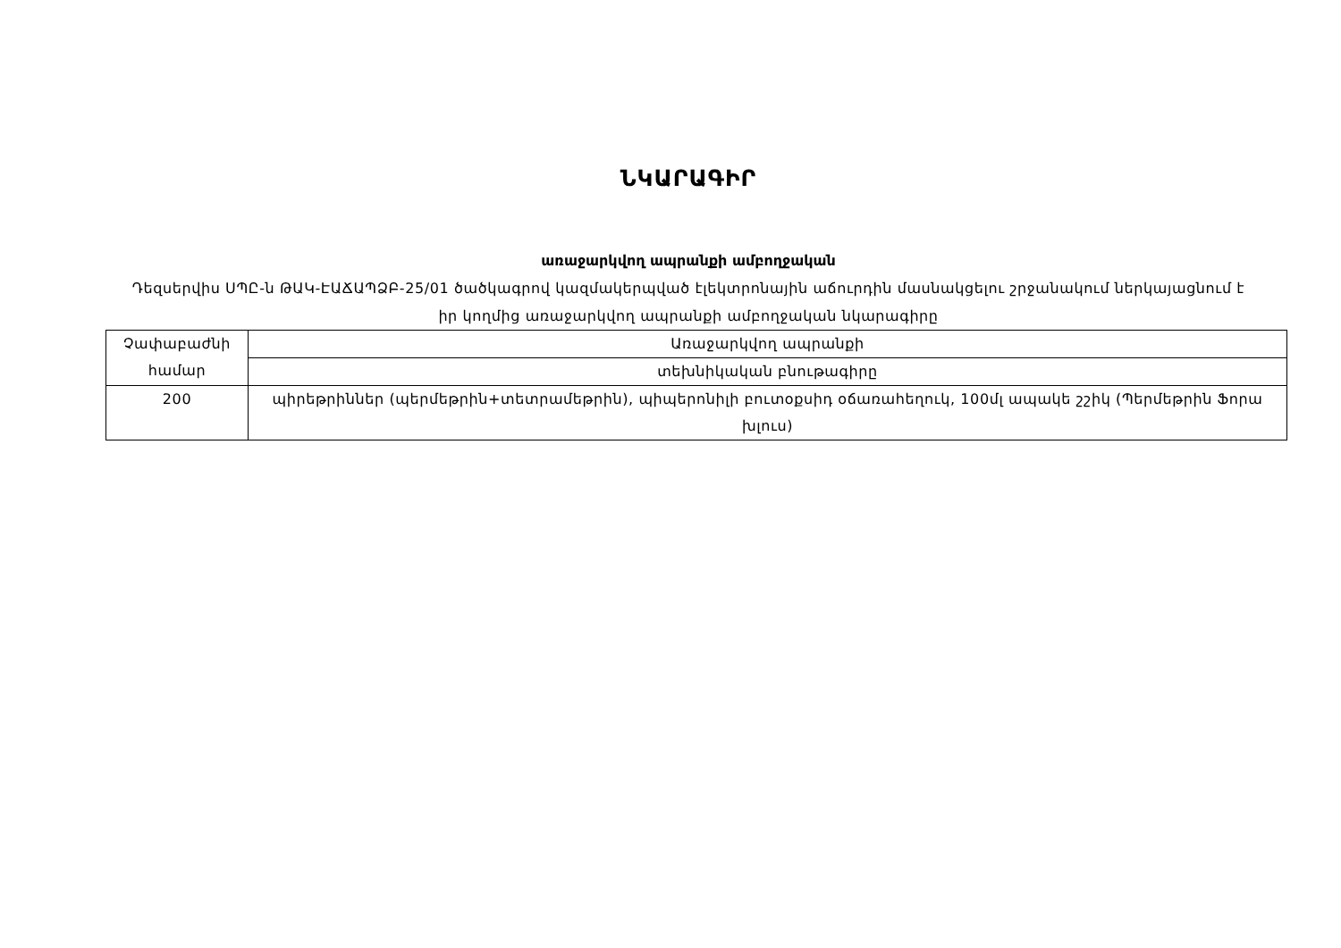ՆԿԱՐԱԳԻՐ
առաջարկվող ապրանքի ամբողջական
Դեզսերվիս ՍՊԸ-ն ԹԱԿ-ԷԱՃԱՊՁԲ-25/01 ծածկագրով կազմակերպված էլեկտրոնային աճուրդին մասնակցելու շրջանակում ներկայացնում է իր կողմից առաջարկվող ապրանքի ամբողջական նկարագիրը
| Չափաբաժնի համար | Առաջարկվող ապրանքի |
| | տեխնիկական բնութագիրը |
| 200 | պիրեթրիններ (պերմեթրին+տետրամեթրին), պիպերոնիլի բուտօքսիդ օճառահեղուկ, 100մլ ապակե շշիկ (Պերմեթրին Ֆորա խլուս) |